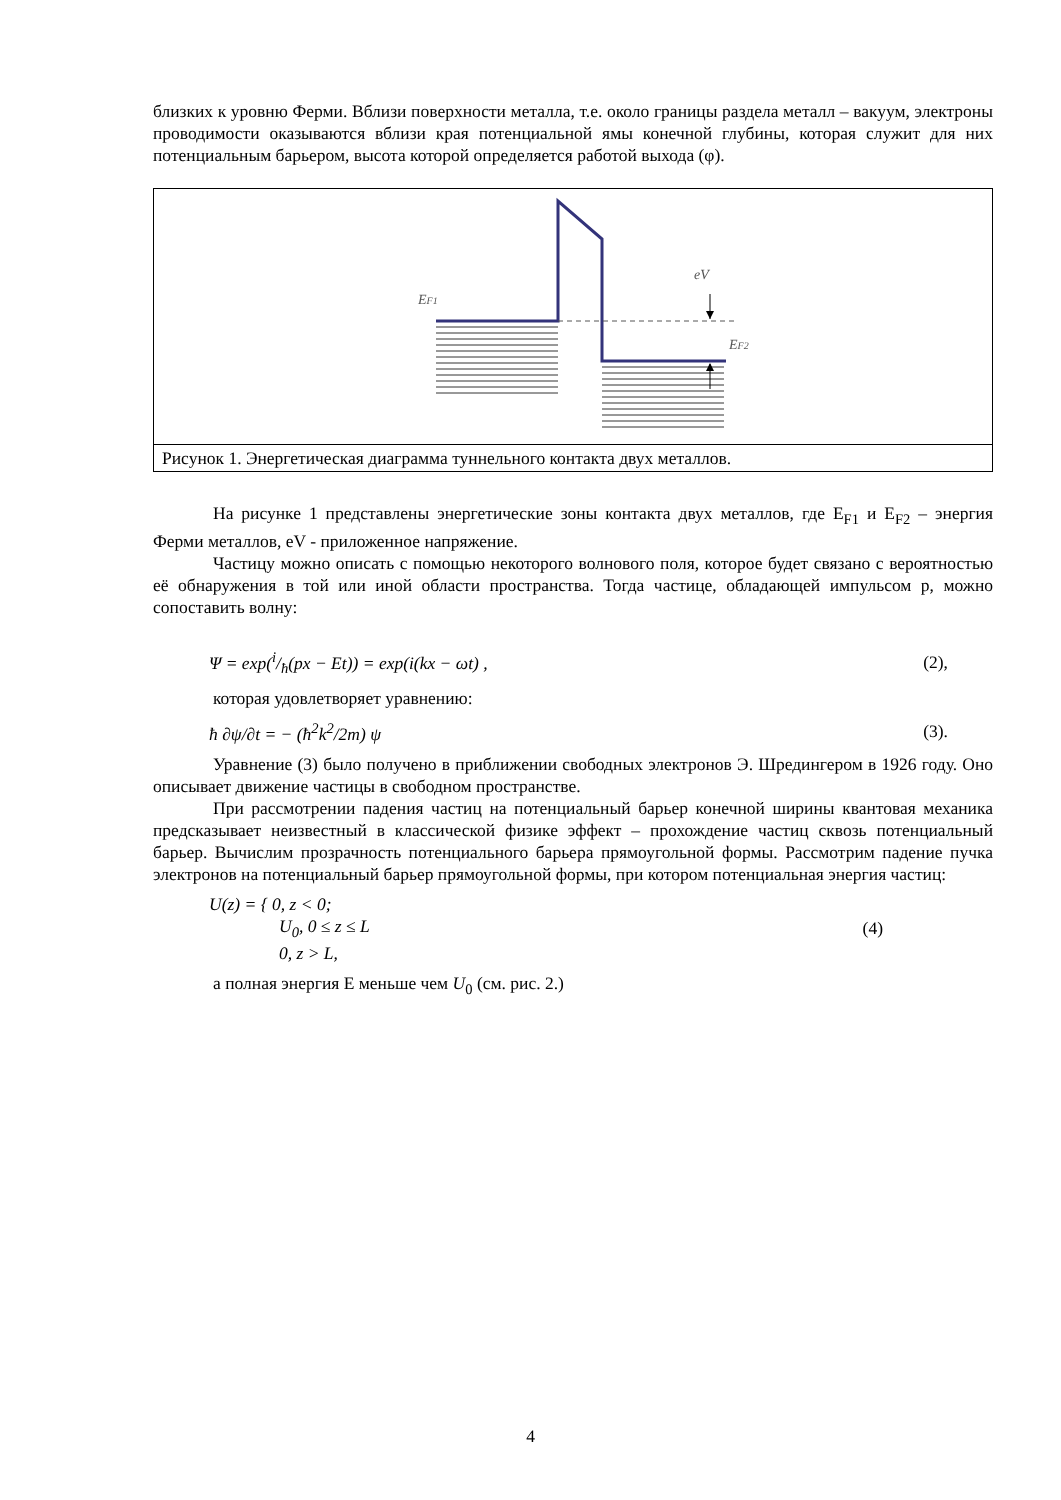близких к уровню Ферми. Вблизи поверхности металла, т.е. около границы раздела металл – вакуум, электроны проводимости оказываются вблизи края потенциальной ямы конечной глубины, которая служит для них потенциальным барьером, высота которой определяется работой выхода (φ).
EF1
eV
EF2
Рисунок 1. Энергетическая диаграмма туннельного контакта двух металлов.
На рисунке 1 представлены энергетические зоны контакта двух металлов, где E<sub>F1</sub> и E<sub>F2</sub> – энергия Ферми металлов, eV - приложенное напряжение.
Частицу можно описать с помощью некоторого волнового поля, которое будет связано с вероятностью её обнаружения в той или иной области пространства. Тогда частице, обладающей импульсом p, можно сопоставить волну:
Ψ = exp(i/ħ(px − Et)) = exp(i(kx − ωt) , (2),
которая удовлетворяет уравнению:
ħ ∂ψ/∂t = − (ħ<sup>2</sup>k<sup>2</sup>/2m) ψ (3).
Уравнение (3) было получено в приближении свободных электронов Э. Шредингером в 1926 году. Оно описывает движение частицы в свободном пространстве.
При рассмотрении падения частиц на потенциальный барьер конечной ширины квантовая механика предсказывает неизвестный в классической физике эффект – прохождение частиц сквозь потенциальный барьер. Вычислим прозрачность потенциального барьера прямоугольной формы. Рассмотрим падение пучка электронов на потенциальный барьер прямоугольной формы, при котором потенциальная энергия частиц:
U(z) = { 0, z < 0;
U<sub>0</sub>, 0 ≤ z ≤ L
0, z > L, (4)
а полная энергия E меньше чем U<sub>0</sub> (см. рис. 2.)
4